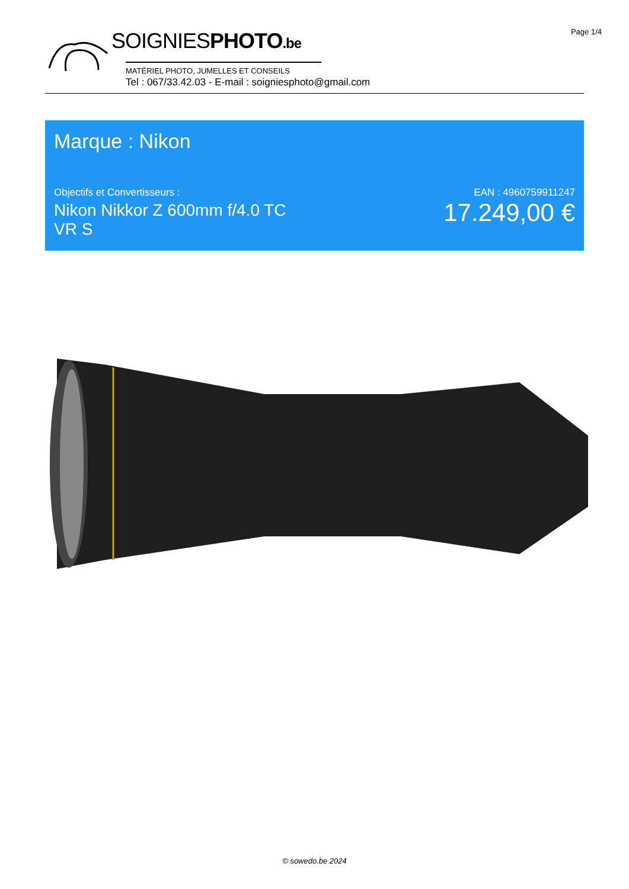Page 1/4 SOIGNIESPHOTO.be
MATÉRIEL PHOTO, JUMELLES ET CONSEILS
Tel : 067/33.42.03 - E-mail : soigniesphoto@gmail.com
Marque : Nikon
Objectifs et Convertisseurs :
Nikon Nikkor Z 600mm f/4.0 TC VR S
EAN : 4960759911247
17.249,00 €
© sowedo.be 2024